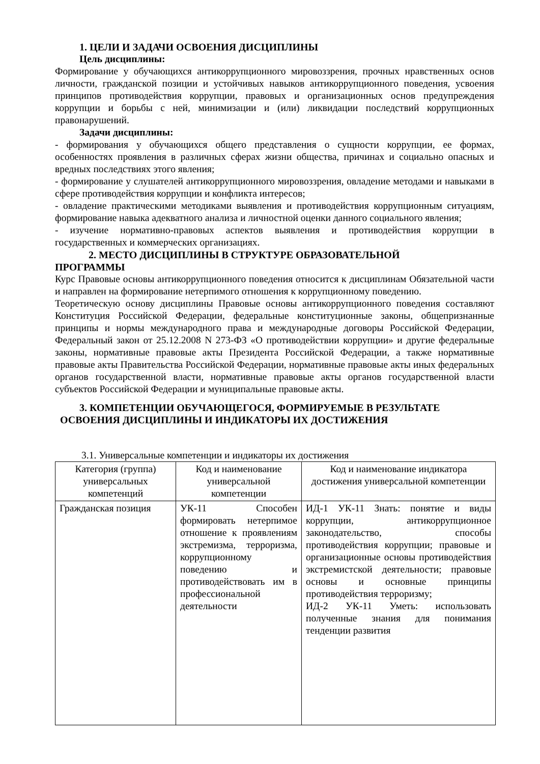1. ЦЕЛИ И ЗАДАЧИ ОСВОЕНИЯ ДИСЦИПЛИНЫ
Цель дисциплины:
Формирование у обучающихся антикоррупционного мировоззрения, прочных нравственных основ личности, гражданской позиции и устойчивых навыков антикоррупционного поведения, усвоения принципов противодействия коррупции, правовых и организационных основ предупреждения коррупции и борьбы с ней, минимизации и (или) ликвидации последствий коррупционных правонарушений.
Задачи дисциплины:
- формирования у обучающихся общего представления о сущности коррупции, ее формах, особенностях проявления в различных сферах жизни общества, причинах и социально опасных и вредных последствиях этого явления;
- формирование у слушателей антикоррупционного мировоззрения, овладение методами и навыками в сфере противодействия коррупции и конфликта интересов;
- овладение практическими методиками выявления и противодействия коррупционным ситуациям, формирование навыка адекватного анализа и личностной оценки данного социального явления;
- изучение нормативно-правовых аспектов выявления и противодействия коррупции в государственных и коммерческих организациях.
2. МЕСТО ДИСЦИПЛИНЫ В СТРУКТУРЕ ОБРАЗОВАТЕЛЬНОЙ
ПРОГРАММЫ
Курс Правовые основы антикоррупционного поведения относится к дисциплинам Обязательной части и направлен на формирование нетерпимого отношения к коррупционному поведению.
Теоретическую основу дисциплины Правовые основы антикоррупционного поведения составляют Конституция Российской Федерации, федеральные конституционные законы, общепризнанные принципы и нормы международного права и международные договоры Российской Федерации, Федеральный закон от 25.12.2008 N 273-ФЗ «О противодействии коррупции» и другие федеральные законы, нормативные правовые акты Президента Российской Федерации, а также нормативные правовые акты Правительства Российской Федерации, нормативные правовые акты иных федеральных органов государственной власти, нормативные правовые акты органов государственной власти субъектов Российской Федерации и муниципальные правовые акты.
3. КОМПЕТЕНЦИИ ОБУЧАЮЩЕГОСЯ, ФОРМИРУЕМЫЕ В РЕЗУЛЬТАТЕ
ОСВОЕНИЯ ДИСЦИПЛИНЫ И ИНДИКАТОРЫ ИХ ДОСТИЖЕНИЯ
3.1. Универсальные компетенции и индикаторы их достижения
| Категория (группа) универсальных компетенций | Код и наименование универсальной компетенции | Код и наименование индикатора достижения универсальной компетенции |
| --- | --- | --- |
| Гражданская позиция | УК-11 Способен формировать нетерпимое отношение к проявлениям экстремизма, терроризма, коррупционному поведению и противодействовать им в профессиональной деятельности | ИД-1 УК-11 Знать: понятие и виды коррупции, антикоррупционное законодательство, способы противодействия коррупции; правовые и организационные основы противодействия экстремистской деятельности; правовые основы и основные принципы противодействия терроризму; ИД-2 УК-11 Уметь: использовать полученные знания для понимания тенденции развития |